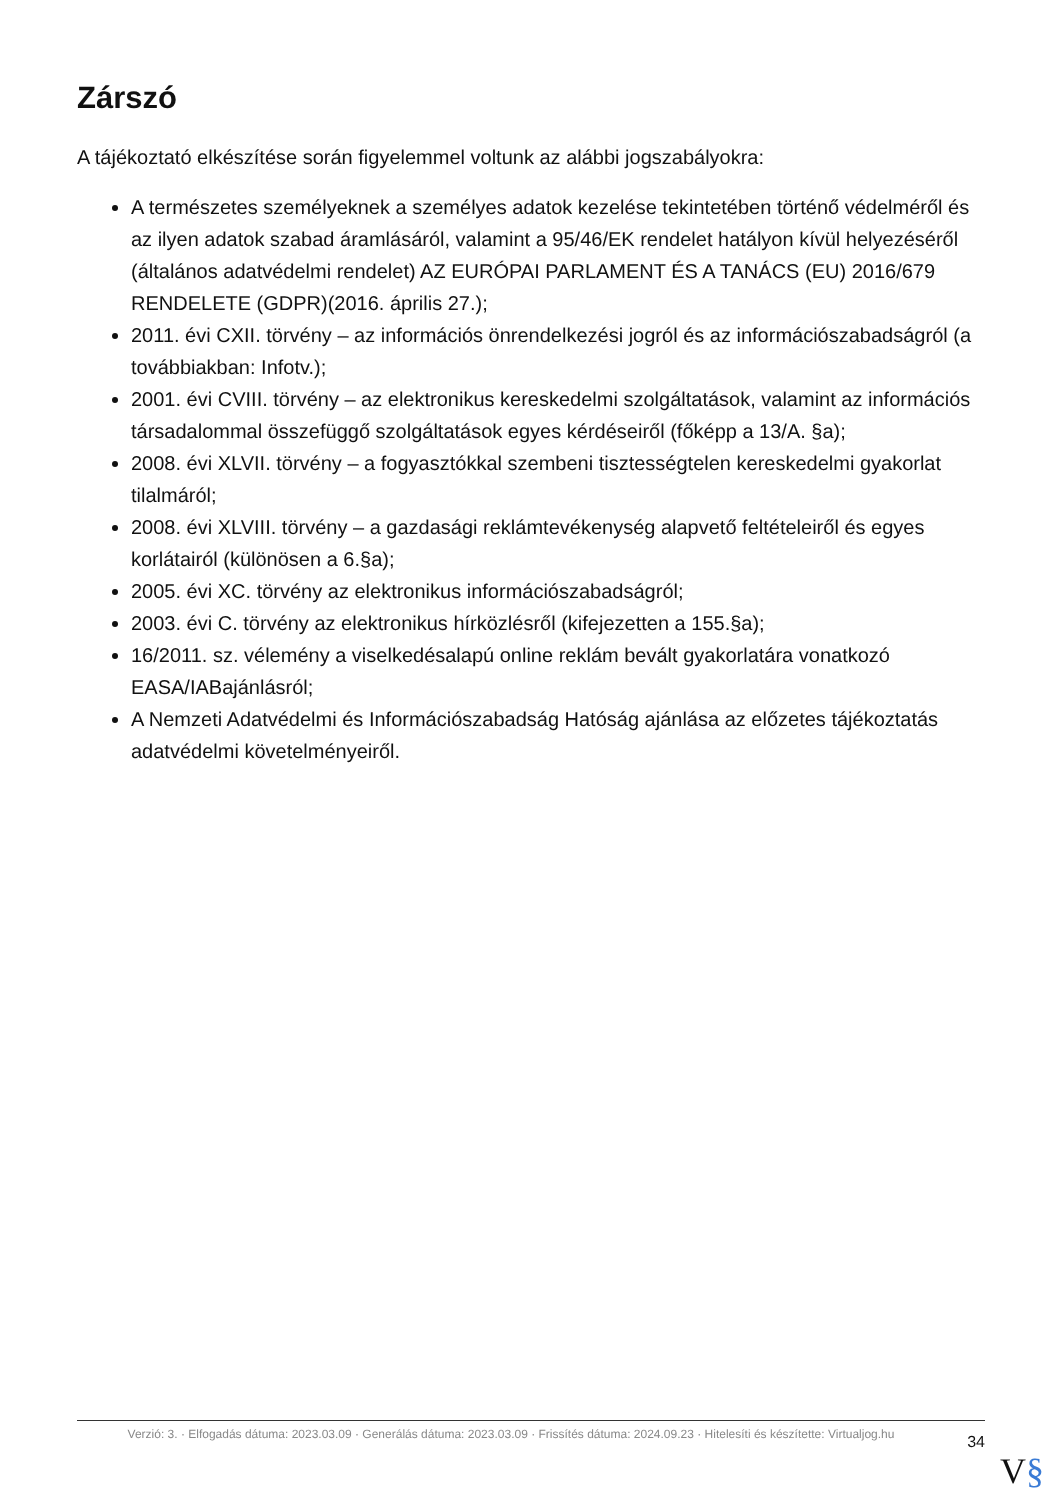Zárszó
A tájékoztató elkészítése során figyelemmel voltunk az alábbi jogszabályokra:
A természetes személyeknek a személyes adatok kezelése tekintetében történő védelméről és az ilyen adatok szabad áramlásáról, valamint a 95/46/EK rendelet hatályon kívül helyezéséről (általános adatvédelmi rendelet) AZ EURÓPAI PARLAMENT ÉS A TANÁCS (EU) 2016/679 RENDELETE (GDPR)(2016. április 27.);
2011. évi CXII. törvény – az információs önrendelkezési jogról és az információszabadságról (a továbbiakban: Infotv.);
2001. évi CVIII. törvény – az elektronikus kereskedelmi szolgáltatások, valamint az információs társadalommal összefüggő szolgáltatások egyes kérdéseiről (főképp a 13/A. §a);
2008. évi XLVII. törvény – a fogyasztókkal szembeni tisztességtelen kereskedelmi gyakorlat tilalmáról;
2008. évi XLVIII. törvény – a gazdasági reklámtevékenység alapvető feltételeiről és egyes korlátairól (különösen a 6.§a);
2005. évi XC. törvény az elektronikus információszabadságról;
2003. évi C. törvény az elektronikus hírközlésről (kifejezetten a 155.§a);
16/2011. sz. vélemény a viselkedésalapú online reklám bevált gyakorlatára vonatkozó EASA/IABajánlásról;
A Nemzeti Adatvédelmi és Információszabadság Hatóság ajánlása az előzetes tájékoztatás adatvédelmi követelményeiről.
Verzió: 3. · Elfogadás dátuma: 2023.03.09 · Generálás dátuma: 2023.03.09 · Frissítés dátuma: 2024.09.23 · Hitelesíti és készítette: Virtualjog.hu
34
V§